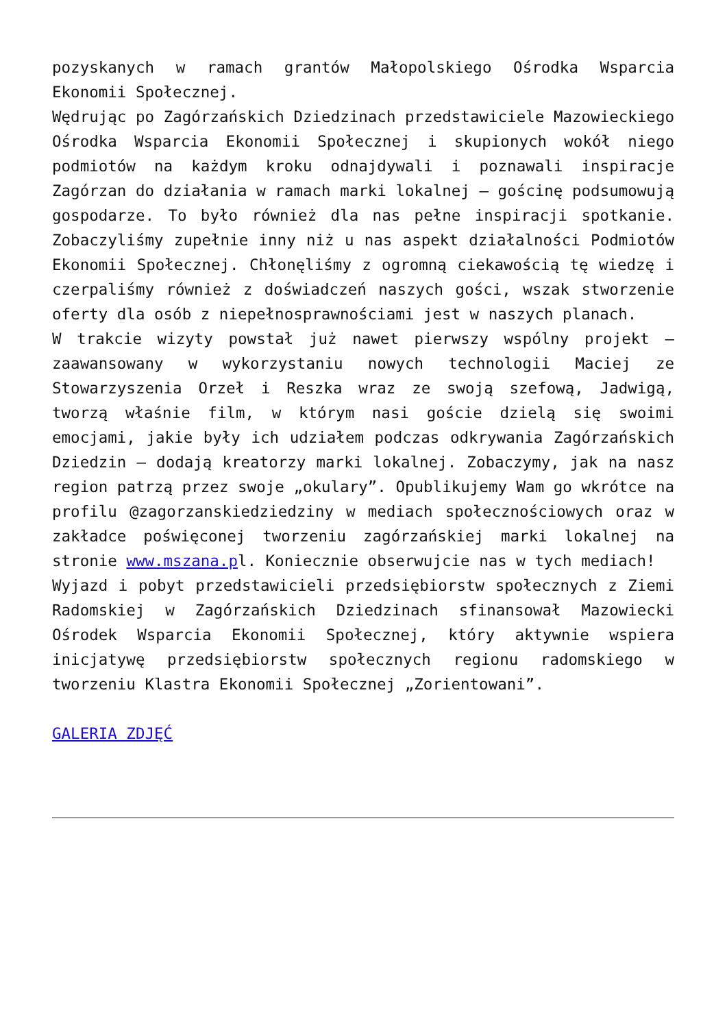pozyskanych w ramach grantów Małopolskiego Ośrodka Wsparcia Ekonomii Społecznej.
Wędrując po Zagórzańskich Dziedzinach przedstawiciele Mazowieckiego Ośrodka Wsparcia Ekonomii Społecznej i skupionych wokół niego podmiotów na każdym kroku odnajdywali i poznawali inspiracje Zagórzan do działania w ramach marki lokalnej – gościnę podsumowują gospodarze. To było również dla nas pełne inspiracji spotkanie. Zobaczyliśmy zupełnie inny niż u nas aspekt działalności Podmiotów Ekonomii Społecznej. Chłonęliśmy z ogromną ciekawością tę wiedzę i czerpaliśmy również z doświadczeń naszych gości, wszak stworzenie oferty dla osób z niepełnosprawnościami jest w naszych planach.
W trakcie wizyty powstał już nawet pierwszy wspólny projekt – zaawansowany w wykorzystaniu nowych technologii Maciej ze Stowarzyszenia Orzeł i Reszka wraz ze swoją szefową, Jadwigą, tworzą właśnie film, w którym nasi goście dzielą się swoimi emocjami, jakie były ich udziałem podczas odkrywania Zagórzańskich Dziedzin – dodają kreatorzy marki lokalnej. Zobaczymy, jak na nasz region patrzą przez swoje „okulary”. Opublikujemy Wam go wkrótce na profilu @zagorzanskiedziedziny w mediach społecznościowych oraz w zakładce poświęconej tworzeniu zagórzańskiej marki lokalnej na stronie www.mszana.pl. Koniecznie obserwujcie nas w tych mediach!
Wyjazd i pobyt przedstawicieli przedsiębiorstw społecznych z Ziemi Radomskiej w Zagórzańskich Dziedzinach sfinansował Mazowiecki Ośrodek Wsparcia Ekonomii Społecznej, który aktywnie wspiera inicjatywę przedsiębiorstw społecznych regionu radomskiego w tworzeniu Klastra Ekonomii Społecznej „Zorientowani”.
GALERIA ZDJĘĆ